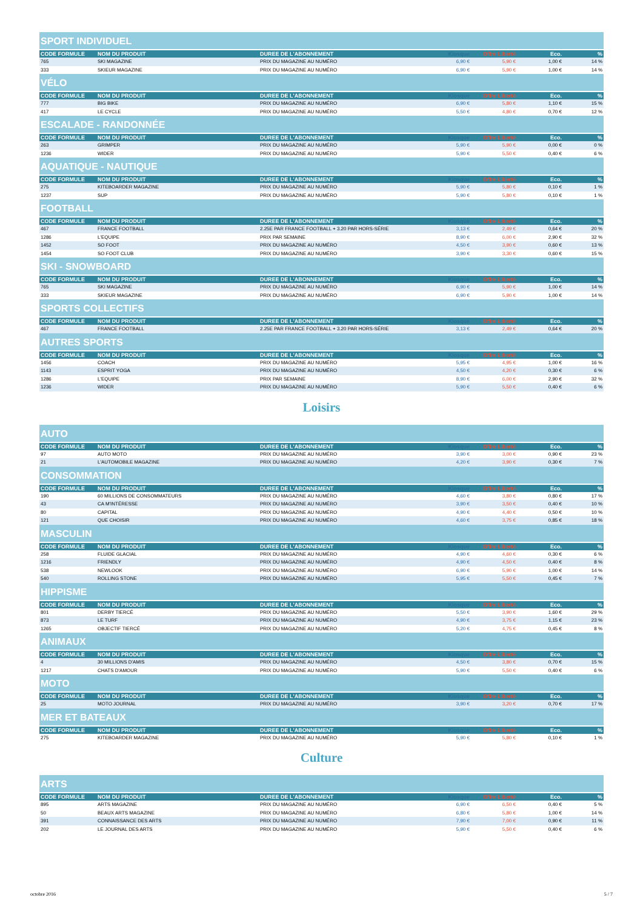| SPORT INDIVIDUEL | | | | | | |
| CODE FORMULE | NOM DU PRODUIT | DUREE DE L'ABONNEMENT | Kiosque | Offre Liberté | Eco. | % |
| 765 | SKI MAGAZINE | PRIX DU MAGAZINE AU NUMÉRO | 6,90 € | 5,90 € | 1,00 € | 14 % |
| 333 | SKIEUR MAGAZINE | PRIX DU MAGAZINE AU NUMÉRO | 6,90 € | 5,90 € | 1,00 € | 14 % |
| VÉLO | | | | | | |
| CODE FORMULE | NOM DU PRODUIT | DUREE DE L'ABONNEMENT | Kiosque | Offre Liberté | Eco. | % |
| 777 | BIG BIKE | PRIX DU MAGAZINE AU NUMÉRO | 6,90 € | 5,80 € | 1,10 € | 15 % |
| 417 | LE CYCLE | PRIX DU MAGAZINE AU NUMÉRO | 5,50 € | 4,80 € | 0,70 € | 12 % |
| ESCALADE - RANDONNÉE | | | | | | |
| CODE FORMULE | NOM DU PRODUIT | DUREE DE L'ABONNEMENT | Kiosque | Offre Liberté | Eco. | % |
| 263 | GRIMPER | PRIX DU MAGAZINE AU NUMÉRO | 5,90 € | 5,90 € | 0,00 € | 0 % |
| 1236 | WIDER | PRIX DU MAGAZINE AU NUMÉRO | 5,90 € | 5,50 € | 0,40 € | 6 % |
| AQUATIQUE - NAUTIQUE | | | | | | |
| CODE FORMULE | NOM DU PRODUIT | DUREE DE L'ABONNEMENT | Kiosque | Offre Liberté | Eco. | % |
| 275 | KITEBOARDER MAGAZINE | PRIX DU MAGAZINE AU NUMÉRO | 5,90 € | 5,80 € | 0,10 € | 1 % |
| 1237 | SUP | PRIX DU MAGAZINE AU NUMÉRO | 5,90 € | 5,80 € | 0,10 € | 1 % |
| FOOTBALL | | | | | | |
| CODE FORMULE | NOM DU PRODUIT | DUREE DE L'ABONNEMENT | Kiosque | Offre Liberté | Eco. | % |
| 467 | FRANCE FOOTBALL | 2.25E PAR FRANCE FOOTBALL + 3.20 PAR HORS-SÉRIE | 3,13 € | 2,49 € | 0,64 € | 20 % |
| 1286 | L'EQUIPE | PRIX PAR SEMAINE | 8,90 € | 6,00 € | 2,90 € | 32 % |
| 1452 | SO FOOT | PRIX DU MAGAZINE AU NUMÉRO | 4,50 € | 3,90 € | 0,60 € | 13 % |
| 1454 | SO FOOT CLUB | PRIX DU MAGAZINE AU NUMÉRO | 3,90 € | 3,30 € | 0,60 € | 15 % |
| SKI - SNOWBOARD | | | | | | |
| CODE FORMULE | NOM DU PRODUIT | DUREE DE L'ABONNEMENT | Kiosque | Offre Liberté | Eco. | % |
| 765 | SKI MAGAZINE | PRIX DU MAGAZINE AU NUMÉRO | 6,90 € | 5,90 € | 1,00 € | 14 % |
| 333 | SKIEUR MAGAZINE | PRIX DU MAGAZINE AU NUMÉRO | 6,90 € | 5,90 € | 1,00 € | 14 % |
| SPORTS COLLECTIFS | | | | | | |
| CODE FORMULE | NOM DU PRODUIT | DUREE DE L'ABONNEMENT | Kiosque | Offre Liberté | Eco. | % |
| 467 | FRANCE FOOTBALL | 2.25E PAR FRANCE FOOTBALL + 3.20 PAR HORS-SÉRIE | 3,13 € | 2,49 € | 0,64 € | 20 % |
| AUTRES SPORTS | | | | | | |
| CODE FORMULE | NOM DU PRODUIT | DUREE DE L'ABONNEMENT | Kiosque | Offre Liberté | Eco. | % |
| 1456 | COACH | PRIX DU MAGAZINE AU NUMÉRO | 5,95 € | 4,95 € | 1,00 € | 16 % |
| 1143 | ESPRIT YOGA | PRIX DU MAGAZINE AU NUMÉRO | 4,50 € | 4,20 € | 0,30 € | 6 % |
| 1286 | L'EQUIPE | PRIX PAR SEMAINE | 8,90 € | 6,00 € | 2,90 € | 32 % |
| 1236 | WIDER | PRIX DU MAGAZINE AU NUMÉRO | 5,90 € | 5,50 € | 0,40 € | 6 % |
Loisirs
| AUTO | | | | | | |
| CODE FORMULE | NOM DU PRODUIT | DUREE DE L'ABONNEMENT | Kiosque | Offre Liberté | Eco. | % |
| 97 | AUTO MOTO | PRIX DU MAGAZINE AU NUMÉRO | 3,90 € | 3,00 € | 0,90 € | 23 % |
| 21 | L'AUTOMOBILE MAGAZINE | PRIX DU MAGAZINE AU NUMÉRO | 4,20 € | 3,90 € | 0,30 € | 7 % |
| CONSOMMATION | | | | | | |
| CODE FORMULE | NOM DU PRODUIT | DUREE DE L'ABONNEMENT | Kiosque | Offre Liberté | Eco. | % |
| 190 | 60 MILLIONS DE CONSOMMATEURS | PRIX DU MAGAZINE AU NUMÉRO | 4,60 € | 3,80 € | 0,80 € | 17 % |
| 43 | CA M'INTÉRESSE | PRIX DU MAGAZINE AU NUMÉRO | 3,90 € | 3,50 € | 0,40 € | 10 % |
| 80 | CAPITAL | PRIX DU MAGAZINE AU NUMÉRO | 4,90 € | 4,40 € | 0,50 € | 10 % |
| 121 | QUE CHOISIR | PRIX DU MAGAZINE AU NUMÉRO | 4,60 € | 3,75 € | 0,85 € | 18 % |
| MASCULIN | | | | | | |
| CODE FORMULE | NOM DU PRODUIT | DUREE DE L'ABONNEMENT | Kiosque | Offre Liberté | Eco. | % |
| 258 | FLUIDE GLACIAL | PRIX DU MAGAZINE AU NUMÉRO | 4,90 € | 4,60 € | 0,30 € | 6 % |
| 1216 | FRIENDLY | PRIX DU MAGAZINE AU NUMÉRO | 4,90 € | 4,50 € | 0,40 € | 8 % |
| 538 | NEWLOOK | PRIX DU MAGAZINE AU NUMÉRO | 6,90 € | 5,90 € | 1,00 € | 14 % |
| 540 | ROLLING STONE | PRIX DU MAGAZINE AU NUMÉRO | 5,95 € | 5,50 € | 0,45 € | 7 % |
| HIPPISME | | | | | | |
| CODE FORMULE | NOM DU PRODUIT | DUREE DE L'ABONNEMENT | Kiosque | Offre Liberté | Eco. | % |
| 801 | DERBY TIERCÉ | PRIX DU MAGAZINE AU NUMÉRO | 5,50 € | 3,90 € | 1,60 € | 29 % |
| 873 | LE TURF | PRIX DU MAGAZINE AU NUMÉRO | 4,90 € | 3,75 € | 1,15 € | 23 % |
| 1265 | OBJECTIF TIERCÉ | PRIX DU MAGAZINE AU NUMÉRO | 5,20 € | 4,75 € | 0,45 € | 8 % |
| ANIMAUX | | | | | | |
| CODE FORMULE | NOM DU PRODUIT | DUREE DE L'ABONNEMENT | Kiosque | Offre Liberté | Eco. | % |
| 4 | 30 MILLIONS D'AMIS | PRIX DU MAGAZINE AU NUMÉRO | 4,50 € | 3,80 € | 0,70 € | 15 % |
| 1217 | CHATS D'AMOUR | PRIX DU MAGAZINE AU NUMÉRO | 5,90 € | 5,50 € | 0,40 € | 6 % |
| MOTO | | | | | | |
| CODE FORMULE | NOM DU PRODUIT | DUREE DE L'ABONNEMENT | Kiosque | Offre Liberté | Eco. | % |
| 25 | MOTO JOURNAL | PRIX DU MAGAZINE AU NUMÉRO | 3,90 € | 3,20 € | 0,70 € | 17 % |
| MER ET BATEAUX | | | | | | |
| CODE FORMULE | NOM DU PRODUIT | DUREE DE L'ABONNEMENT | Kiosque | Offre Liberté | Eco. | % |
| 275 | KITEBOARDER MAGAZINE | PRIX DU MAGAZINE AU NUMÉRO | 5,90 € | 5,80 € | 0,10 € | 1 % |
Culture
| ARTS | | | | | | |
| CODE FORMULE | NOM DU PRODUIT | DUREE DE L'ABONNEMENT | Kiosque | Offre Liberté | Eco. | % |
| 895 | ARTS MAGAZINE | PRIX DU MAGAZINE AU NUMÉRO | 6,90 € | 6,50 € | 0,40 € | 5 % |
| 50 | BEAUX ARTS MAGAZINE | PRIX DU MAGAZINE AU NUMÉRO | 6,80 € | 5,80 € | 1,00 € | 14 % |
| 391 | CONNAISSANCE DES ARTS | PRIX DU MAGAZINE AU NUMÉRO | 7,90 € | 7,00 € | 0,90 € | 11 % |
| 202 | LE JOURNAL DES ARTS | PRIX DU MAGAZINE AU NUMÉRO | 5,90 € | 5,50 € | 0,40 € | 6 % |
octobre 2016 5 / 7